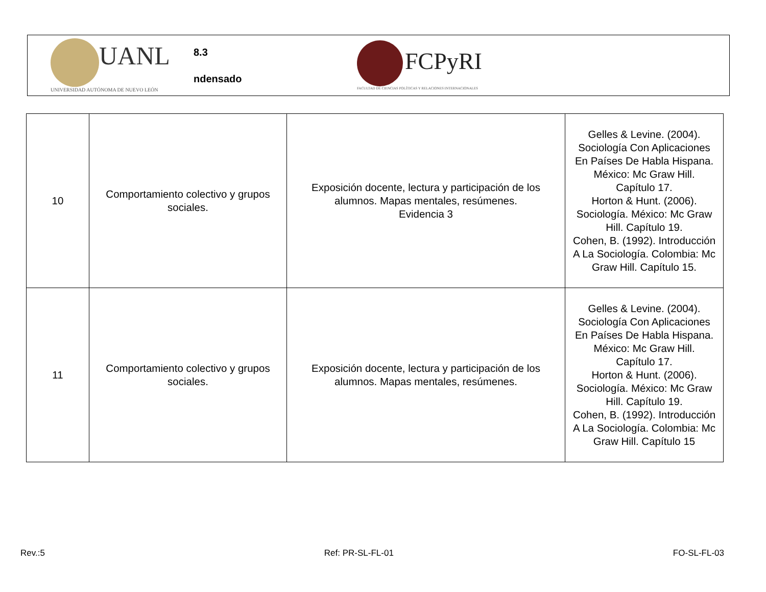UANL
UNIVERSIDAD AUTÓNOMA DE NUEVO LEÓN
8.3
ndensado
FCPyRI
FACULTAD DE CIENCIAS POLÍTICAS Y RELACIONES INTERNACIONALES
| 10 | Comportamiento colectivo y grupos sociales. | Exposición docente, lectura y participación de los alumnos. Mapas mentales, resúmenes. Evidencia 3 | Gelles & Levine. (2004). Sociología Con Aplicaciones En Países De Habla Hispana. México: Mc Graw Hill. Capítulo 17. Horton & Hunt. (2006). Sociología. México: Mc Graw Hill. Capítulo 19. Cohen, B. (1992). Introducción A La Sociología. Colombia: Mc Graw Hill. Capítulo 15. |
| 11 | Comportamiento colectivo y grupos sociales. | Exposición docente, lectura y participación de los alumnos. Mapas mentales, resúmenes. | Gelles & Levine. (2004). Sociología Con Aplicaciones En Países De Habla Hispana. México: Mc Graw Hill. Capítulo 17. Horton & Hunt. (2006). Sociología. México: Mc Graw Hill. Capítulo 19. Cohen, B. (1992). Introducción A La Sociología. Colombia: Mc Graw Hill. Capítulo 15 |
Rev.:5 Ref: PR-SL-FL-01 FO-SL-FL-03